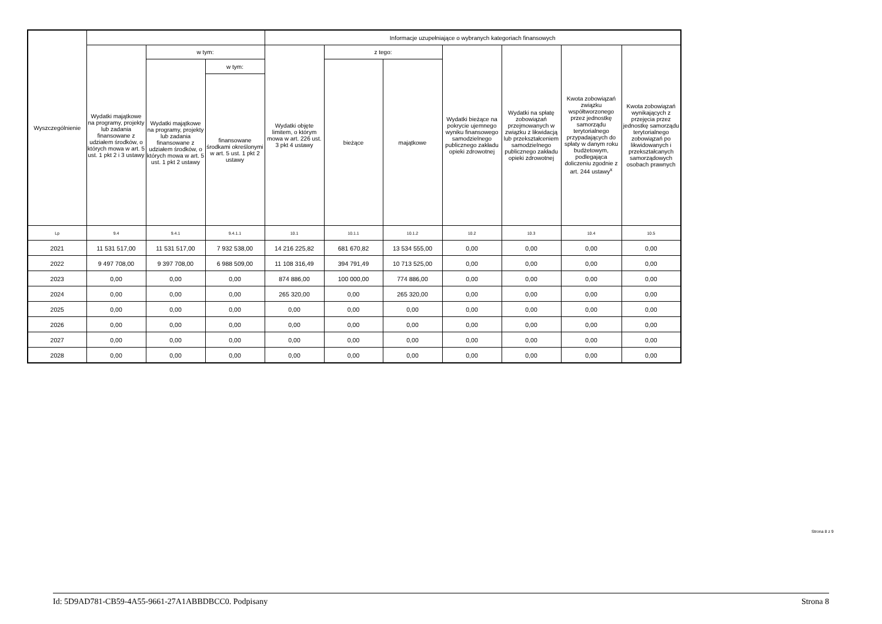| Wyszczególnienie | | | | Informacje uzupełniające o wybranych kategoriach finansowych | | | | | | |
| --- | --- | --- | --- | --- | --- | --- | --- | --- | --- | --- |
| | Wydatki majątkowe na programy, projekty lub zadania finansowane z udziałem środków, o których mowa w art. 5 ust. 1 pkt 2 i 3 ustawy | w tym: | | Wydatki objęte limitem, o którym mowa w art. 226 ust. 3 pkt 4 ustawy | z tego: | | Wydatki bieżące na pokrycie ujemnego wyniku finansowego samodzielnego publicznego zakładu opieki zdrowotnej | Wydatki na spłatę zobowiązań przejmowanych w związku z likwidacją lub przekształceniem samodzielnego publicznego zakładu opieki zdrowotnej | Kwota zobowiązań związku współtworzonego przez jednostkę samorządu terytorialnego przypadających do spłaty w danym roku budżetowym, podlegająca doliczeniu zgodnie z art. 244 ustawy<sup>x</sup> | Kwota zobowiązań wynikających z przejęcia przez jednostkę samorządu terytorialnego zobowiązań po likwidowanych i przekształcanych samorządowych osobach prawnych |
| | | Wydatki majątkowe na programy, projekty lub zadania finansowane z udziałem środków, o których mowa w art. 5 ust. 1 pkt 2 ustawy | w tym: | | bieżące | majątkowe | | | | |
| | | | finansowane środkami określonymi w art. 5 ust. 1 pkt 2 ustawy | | | | | | | |
| Lp | 9.4 | 9.4.1 | 9.4.1.1 | 10.1 | 10.1.1 | 10.1.2 | 10.2 | 10.3 | 10.4 | 10.5 |
| 2021 | 11 531 517,00 | 11 531 517,00 | 7 932 538,00 | 14 216 225,82 | 681 670,82 | 13 534 555,00 | 0,00 | 0,00 | 0,00 | 0,00 |
| 2022 | 9 497 708,00 | 9 397 708,00 | 6 988 509,00 | 11 108 316,49 | 394 791,49 | 10 713 525,00 | 0,00 | 0,00 | 0,00 | 0,00 |
| 2023 | 0,00 | 0,00 | 0,00 | 874 886,00 | 100 000,00 | 774 886,00 | 0,00 | 0,00 | 0,00 | 0,00 |
| 2024 | 0,00 | 0,00 | 0,00 | 265 320,00 | 0,00 | 265 320,00 | 0,00 | 0,00 | 0,00 | 0,00 |
| 2025 | 0,00 | 0,00 | 0,00 | 0,00 | 0,00 | 0,00 | 0,00 | 0,00 | 0,00 | 0,00 |
| 2026 | 0,00 | 0,00 | 0,00 | 0,00 | 0,00 | 0,00 | 0,00 | 0,00 | 0,00 | 0,00 |
| 2027 | 0,00 | 0,00 | 0,00 | 0,00 | 0,00 | 0,00 | 0,00 | 0,00 | 0,00 | 0,00 |
| 2028 | 0,00 | 0,00 | 0,00 | 0,00 | 0,00 | 0,00 | 0,00 | 0,00 | 0,00 | 0,00 |
Strona 8 z 9
Id: 5D9AD781-CB59-4A55-9661-27A1ABBDBCC0. Podpisany Strona 8